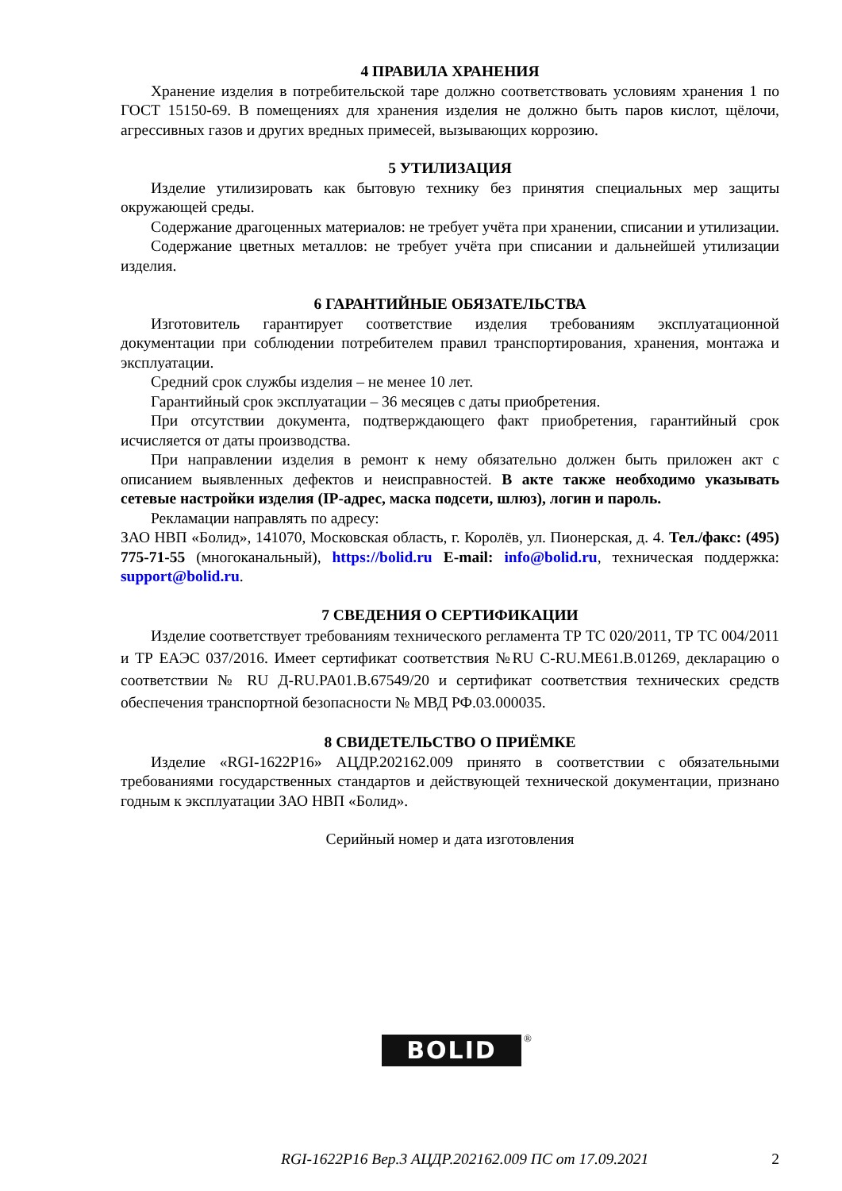4 ПРАВИЛА ХРАНЕНИЯ
Хранение изделия в потребительской таре должно соответствовать условиям хранения 1 по ГОСТ 15150-69. В помещениях для хранения изделия не должно быть паров кислот, щёлочи, агрессивных газов и других вредных примесей, вызывающих коррозию.
5 УТИЛИЗАЦИЯ
Изделие утилизировать как бытовую технику без принятия специальных мер защиты окружающей среды.
Содержание драгоценных материалов: не требует учёта при хранении, списании и утилизации.
Содержание цветных металлов: не требует учёта при списании и дальнейшей утилизации изделия.
6 ГАРАНТИЙНЫЕ ОБЯЗАТЕЛЬСТВА
Изготовитель гарантирует соответствие изделия требованиям эксплуатационной документации при соблюдении потребителем правил транспортирования, хранения, монтажа и эксплуатации.
Средний срок службы изделия – не менее 10 лет.
Гарантийный срок эксплуатации – 36 месяцев с даты приобретения.
При отсутствии документа, подтверждающего факт приобретения, гарантийный срок исчисляется от даты производства.
При направлении изделия в ремонт к нему обязательно должен быть приложен акт с описанием выявленных дефектов и неисправностей. В акте также необходимо указывать сетевые настройки изделия (IP-адрес, маска подсети, шлюз), логин и пароль.
Рекламации направлять по адресу:
ЗАО НВП «Болид», 141070, Московская область, г. Королёв, ул. Пионерская, д. 4. Тел./факс: (495) 775-71-55 (многоканальный), https://bolid.ru E-mail: info@bolid.ru, техническая поддержка: support@bolid.ru.
7 СВЕДЕНИЯ О СЕРТИФИКАЦИИ
Изделие соответствует требованиям технического регламента ТР ТС 020/2011, ТР ТС 004/2011 и ТР ЕАЭС 037/2016. Имеет сертификат соответствия №RU C-RU.ME61.B.01269, декларацию о соответствии № RU Д-RU.PA01.B.67549/20 и сертификат соответствия технических средств обеспечения транспортной безопасности № МВД РФ.03.000035.
8 СВИДЕТЕЛЬСТВО О ПРИЁМКЕ
Изделие «RGI-1622P16» АЦДР.202162.009 принято в соответствии с обязательными требованиями государственных стандартов и действующей технической документации, признано годным к эксплуатации ЗАО НВП «Болид».
Серийный номер и дата изготовления
BOLID ®
RGI-1622P16 Вер.3 АЦДР.202162.009 ПС от 17.09.2021 2